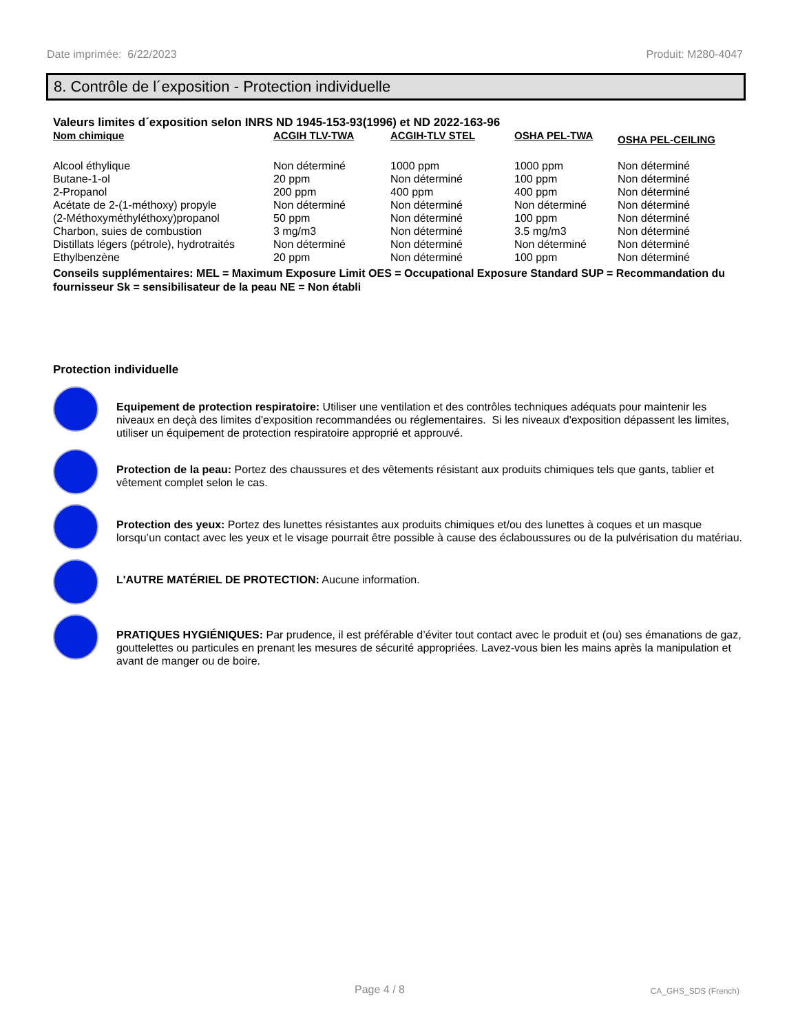Date imprimée: 6/22/2023 Produit: M280-4047
8. Contrôle de l´exposition - Protection individuelle
Valeurs limites d´exposition selon INRS ND 1945-153-93(1996) et ND 2022-163-96
| Nom chimique | ACGIH TLV-TWA | ACGIH-TLV STEL | OSHA PEL-TWA | OSHA PEL-CEILING |
| --- | --- | --- | --- | --- |
| Alcool éthylique | Non déterminé | 1000 ppm | 1000 ppm | Non déterminé |
| Butane-1-ol | 20 ppm | Non déterminé | 100 ppm | Non déterminé |
| 2-Propanol | 200 ppm | 400 ppm | 400 ppm | Non déterminé |
| Acétate de 2-(1-méthoxy) propyle | Non déterminé | Non déterminé | Non déterminé | Non déterminé |
| (2-Méthoxyméthyléthoxy)propanol | 50 ppm | Non déterminé | 100 ppm | Non déterminé |
| Charbon, suies de combustion | 3 mg/m3 | Non déterminé | 3.5 mg/m3 | Non déterminé |
| Distillats légers (pétrole), hydrotraités | Non déterminé | Non déterminé | Non déterminé | Non déterminé |
| Ethylbenzène | 20 ppm | Non déterminé | 100 ppm | Non déterminé |
Conseils supplémentaires: MEL = Maximum Exposure Limit OES = Occupational Exposure Standard SUP = Recommandation du fournisseur Sk = sensibilisateur de la peau NE = Non établi
Protection individuelle
Equipement de protection respiratoire: Utiliser une ventilation et des contrôles techniques adéquats pour maintenir les niveaux en deçà des limites d'exposition recommandées ou réglementaires. Si les niveaux d'exposition dépassent les limites, utiliser un équipement de protection respiratoire approprié et approuvé.
Protection de la peau: Portez des chaussures et des vêtements résistant aux produits chimiques tels que gants, tablier et vêtement complet selon le cas.
Protection des yeux: Portez des lunettes résistantes aux produits chimiques et/ou des lunettes à coques et un masque lorsqu’un contact avec les yeux et le visage pourrait être possible à cause des éclaboussures ou de la pulvérisation du matériau.
L'AUTRE MATÉRIEL DE PROTECTION: Aucune information.
PRATIQUES HYGIÉNIQUES: Par prudence, il est préférable d’éviter tout contact avec le produit et (ou) ses émanations de gaz, gouttelettes ou particules en prenant les mesures de sécurité appropriées. Lavez-vous bien les mains après la manipulation et avant de manger ou de boire.
Page 4 / 8 CA_GHS_SDS (French)